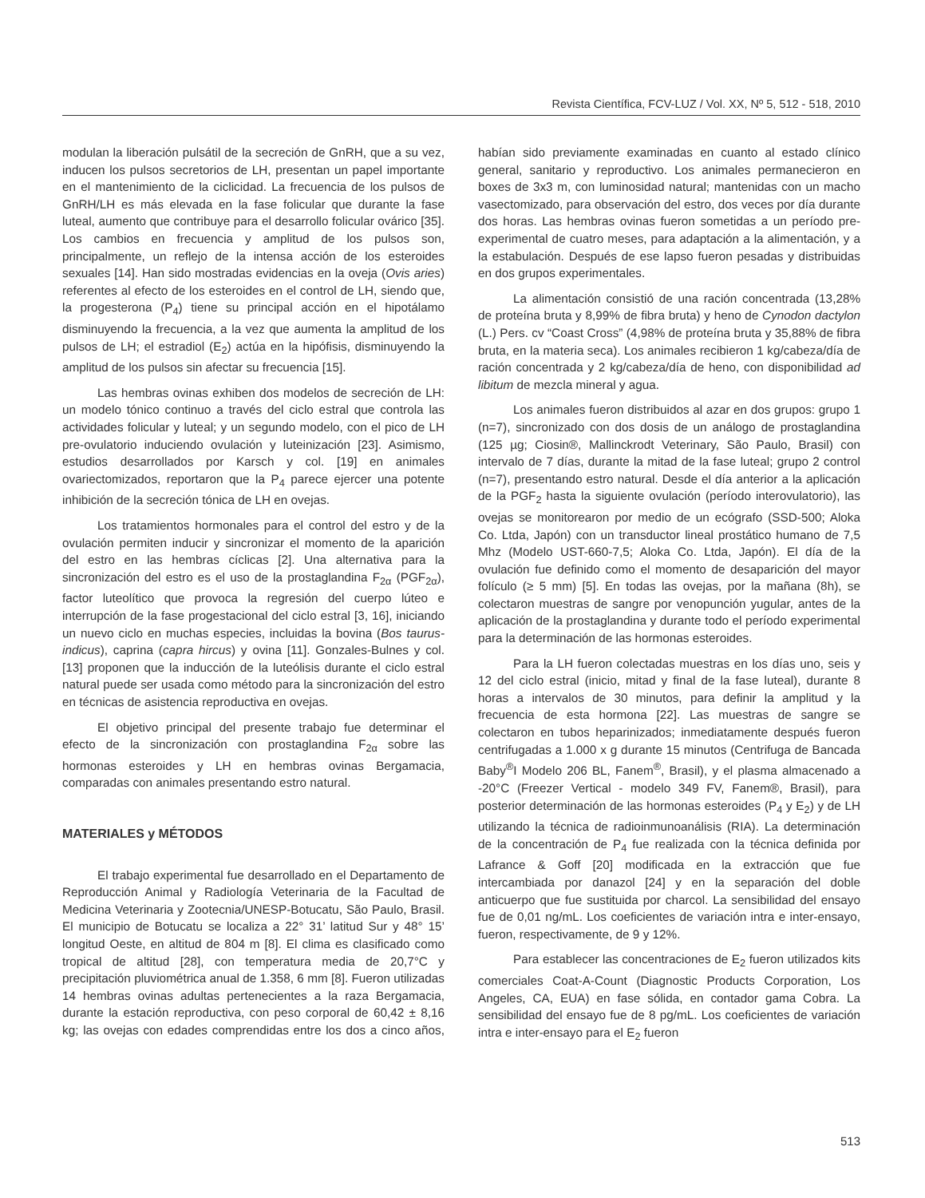Revista Científica, FCV-LUZ / Vol. XX, Nº 5, 512 - 518, 2010
modulan la liberación pulsátil de la secreción de GnRH, que a su vez, inducen los pulsos secretorios de LH, presentan un papel importante en el mantenimiento de la ciclicidad. La frecuencia de los pulsos de GnRH/LH es más elevada en la fase folicular que durante la fase luteal, aumento que contribuye para el desarrollo folicular ovárico [35]. Los cambios en frecuencia y amplitud de los pulsos son, principalmente, un reflejo de la intensa acción de los esteroides sexuales [14]. Han sido mostradas evidencias en la oveja (Ovis aries) referentes al efecto de los esteroides en el control de LH, siendo que, la progesterona (P<sub>4</sub>) tiene su principal acción en el hipotálamo disminuyendo la frecuencia, a la vez que aumenta la amplitud de los pulsos de LH; el estradiol (E<sub>2</sub>) actúa en la hipófisis, disminuyendo la amplitud de los pulsos sin afectar su frecuencia [15].
Las hembras ovinas exhiben dos modelos de secreción de LH: un modelo tónico continuo a través del ciclo estral que controla las actividades folicular y luteal; y un segundo modelo, con el pico de LH pre-ovulatorio induciendo ovulación y luteinización [23]. Asimismo, estudios desarrollados por Karsch y col. [19] en animales ovariectomizados, reportaron que la P<sub>4</sub> parece ejercer una potente inhibición de la secreción tónica de LH en ovejas.
Los tratamientos hormonales para el control del estro y de la ovulación permiten inducir y sincronizar el momento de la aparición del estro en las hembras cíclicas [2]. Una alternativa para la sincronización del estro es el uso de la prostaglandina F<sub>2α</sub> (PGF<sub>2α</sub>), factor luteolítico que provoca la regresión del cuerpo lúteo e interrupción de la fase progestacional del ciclo estral [3, 16], iniciando un nuevo ciclo en muchas especies, incluidas la bovina (Bos taurus-indicus), caprina (capra hircus) y ovina [11]. Gonzales-Bulnes y col. [13] proponen que la inducción de la luteólisis durante el ciclo estral natural puede ser usada como método para la sincronización del estro en técnicas de asistencia reproductiva en ovejas.
El objetivo principal del presente trabajo fue determinar el efecto de la sincronización con prostaglandina F<sub>2α</sub> sobre las hormonas esteroides y LH en hembras ovinas Bergamacia, comparadas con animales presentando estro natural.
MATERIALES y MÉTODOS
El trabajo experimental fue desarrollado en el Departamento de Reproducción Animal y Radiología Veterinaria de la Facultad de Medicina Veterinaria y Zootecnia/UNESP-Botucatu, São Paulo, Brasil. El municipio de Botucatu se localiza a 22° 31’ latitud Sur y 48° 15’ longitud Oeste, en altitud de 804 m [8]. El clima es clasificado como tropical de altitud [28], con temperatura media de 20,7°C y precipitación pluviométrica anual de 1.358, 6 mm [8]. Fueron utilizadas 14 hembras ovinas adultas pertenecientes a la raza Bergamacia, durante la estación reproductiva, con peso corporal de 60,42 ± 8,16 kg; las ovejas con edades comprendidas entre los dos a cinco años, habían sido previamente examinadas en cuanto al estado clínico general, sanitario y reproductivo. Los animales permanecieron en boxes de 3x3 m, con luminosidad natural; mantenidas con un macho vasectomizado, para observación del estro, dos veces por día durante dos horas. Las hembras ovinas fueron sometidas a un período pre-experimental de cuatro meses, para adaptación a la alimentación, y a la estabulación. Después de ese lapso fueron pesadas y distribuidas en dos grupos experimentales.
La alimentación consistió de una ración concentrada (13,28% de proteína bruta y 8,99% de fibra bruta) y heno de Cynodon dactylon (L.) Pers. cv “Coast Cross” (4,98% de proteína bruta y 35,88% de fibra bruta, en la materia seca). Los animales recibieron 1 kg/cabeza/día de ración concentrada y 2 kg/cabeza/día de heno, con disponibilidad ad libitum de mezcla mineral y agua.
Los animales fueron distribuidos al azar en dos grupos: grupo 1 (n=7), sincronizado con dos dosis de un análogo de prostaglandina (125 µg; Ciosin®, Mallinckrodt Veterinary, São Paulo, Brasil) con intervalo de 7 días, durante la mitad de la fase luteal; grupo 2 control (n=7), presentando estro natural. Desde el día anterior a la aplicación de la PGF<sub>2</sub> hasta la siguiente ovulación (período interovulatorio), las ovejas se monitorearon por medio de un ecógrafo (SSD-500; Aloka Co. Ltda, Japón) con un transductor lineal prostático humano de 7,5 Mhz (Modelo UST-660-7,5; Aloka Co. Ltda, Japón). El día de la ovulación fue definido como el momento de desaparición del mayor folículo (≥ 5 mm) [5]. En todas las ovejas, por la mañana (8h), se colectaron muestras de sangre por venopunción yugular, antes de la aplicación de la prostaglandina y durante todo el período experimental para la determinación de las hormonas esteroides.
Para la LH fueron colectadas muestras en los días uno, seis y 12 del ciclo estral (inicio, mitad y final de la fase luteal), durante 8 horas a intervalos de 30 minutos, para definir la amplitud y la frecuencia de esta hormona [22]. Las muestras de sangre se colectaron en tubos heparinizados; inmediatamente después fueron centrifugadas a 1.000 x g durante 15 minutos (Centrifuga de Bancada Baby<sup>®</sup>I Modelo 206 BL, Fanem<sup>®</sup>, Brasil), y el plasma almacenado a -20°C (Freezer Vertical - modelo 349 FV, Fanem®, Brasil), para posterior determinación de las hormonas esteroides (P<sub>4</sub> y E<sub>2</sub>) y de LH utilizando la técnica de radioinmunoanálisis (RIA). La determinación de la concentración de P<sub>4</sub> fue realizada con la técnica definida por Lafrance & Goff [20] modificada en la extracción que fue intercambiada por danazol [24] y en la separación del doble anticuerpo que fue sustituida por charcol. La sensibilidad del ensayo fue de 0,01 ng/mL. Los coeficientes de variación intra e inter-ensayo, fueron, respectivamente, de 9 y 12%.
Para establecer las concentraciones de E<sub>2</sub> fueron utilizados kits comerciales Coat-A-Count (Diagnostic Products Corporation, Los Angeles, CA, EUA) en fase sólida, en contador gama Cobra. La sensibilidad del ensayo fue de 8 pg/mL. Los coeficientes de variación intra e inter-ensayo para el E<sub>2</sub> fueron
513